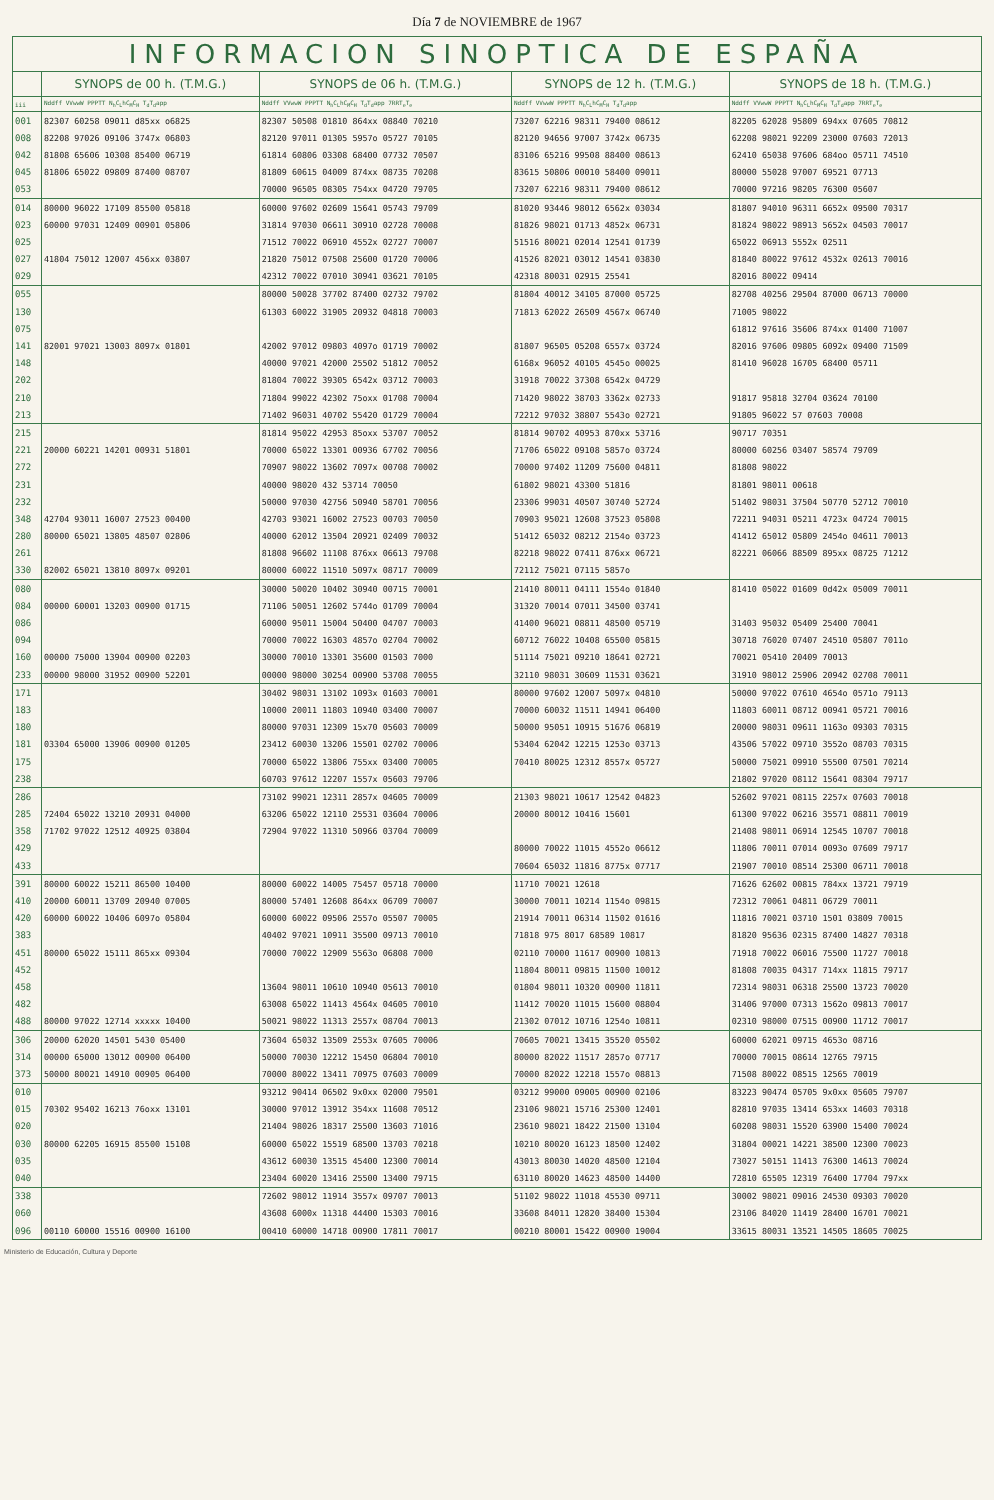Día 7 de NOVIEMBRE de 1967
INFORMACION SINOPTICA DE ESPAÑA
| | SYNOPS de 00 h. (T.M.G.) | SYNOPS de 06 h. (T.M.G.) | SYNOPS de 12 h. (T.M.G.) | SYNOPS de 18 h. (T.M.G.) |
| --- | --- | --- | --- | --- |
| iii | Nddff VVwwW PPPTT N<sub>h</sub>C<sub>L</sub>hC<sub>M</sub>C<sub>H</sub> T<sub>d</sub>T<sub>d</sub>app | Nddff VVwwW PPPTT N<sub>h</sub>C<sub>L</sub>hC<sub>M</sub>C<sub>H</sub> T<sub>d</sub>T<sub>d</sub>app 7RRT<sub>e</sub>T<sub>e</sub> | Nddff VVwwW PPPTT N<sub>h</sub>C<sub>L</sub>hC<sub>M</sub>C<sub>H</sub> T<sub>d</sub>T<sub>d</sub>app | Nddff VVwwW PPPTT N<sub>h</sub>C<sub>L</sub>hC<sub>M</sub>C<sub>H</sub> T<sub>d</sub>T<sub>d</sub>app 7RRT<sub>e</sub>T<sub>e</sub> |
| 001 | 82307 60258 09011 d85xx o6825 | 82307 50508 01810 864xx 08840 70210 | 73207 62216 98311 79400 08612 | 82205 62028 95809 694xx 07605 70812 |
| 008 | 82208 97026 09106 3747x 06803 | 82120 97011 01305 5957o 05727 70105 | 82120 94656 97007 3742x 06735 | 62208 98021 92209 23000 07603 72013 |
| 042 | 81808 65606 10308 85400 06719 | 61814 60806 03308 68400 07732 70507 | 83106 65216 99508 88400 08613 | 62410 65038 97606 684oo 05711 74510 |
| 045 | 81806 65022 09809 87400 08707 | 81809 60615 04009 874xx 08735 70208 | 83615 50806 00010 58400 09011 | 80000 55028 97007 69521 07713 |
| 053 | | 70000 96505 08305 754xx 04720 79705 | 73207 62216 98311 79400 08612 | 70000 97216 98205 76300 05607 |
| 014 | 80000 96022 17109 85500 05818 | 60000 97602 02609 15641 05743 79709 | 81020 93446 98012 6562x 03034 | 81807 94010 96311 6652x 09500 70317 |
| 023 | 60000 97031 12409 00901 05806 | 31814 97030 06611 30910 02728 70008 | 81826 98021 01713 4852x 06731 | 81824 98022 98913 5652x 04503 70017 |
| 025 | | 71512 70022 06910 4552x 02727 70007 | 51516 80021 02014 12541 01739 | 65022 06913 5552x 02511 |
| 027 | 41804 75012 12007 456xx 03807 | 21820 75012 07508 25600 01720 70006 | 41526 82021 03012 14541 03830 | 81840 80022 97612 4532x 02613 70016 |
| 029 | | 42312 70022 07010 30941 03621 70105 | 42318 80031 02915 25541 | 82016 80022 09414 |
| 055 | | 80000 50028 37702 87400 02732 79702 | 81804 40012 34105 87000 05725 | 82708 40256 29504 87000 06713 70000 |
| 130 | | 61303 60022 31905 20932 04818 70003 | 71813 62022 26509 4567x 06740 | 71005 98022 |
| 075 | | | | 61812 97616 35606 874xx 01400 71007 |
| 141 | 82001 97021 13003 8097x 01801 | 42002 97012 09803 4097o 01719 70002 | 81807 96505 05208 6557x 03724 | 82016 97606 09805 6092x 09400 71509 |
| 148 | | 40000 97021 42000 25502 51812 70052 | 6168x 96052 40105 4545o 00025 | 81410 96028 16705 68400 05711 |
| 202 | | 81804 70022 39305 6542x 03712 70003 | 31918 70022 37308 6542x 04729 | |
| 210 | | 71804 99022 42302 75oxx 01708 70004 | 71420 98022 38703 3362x 02733 | 91817 95818 32704 03624 70100 |
| 213 | | 71402 96031 40702 55420 01729 70004 | 72212 97032 38807 5543o 02721 | 91805 96022 57 07603 70008 |
| 215 | | 81814 95022 42953 85oxx 53707 70052 | 81814 90702 40953 870xx 53716 | 90717 70351 |
| 221 | 20000 60221 14201 00931 51801 | 70000 65022 13301 00936 67702 70056 | 71706 65022 09108 5857o 03724 | 80000 60256 03407 58574 79709 |
| 272 | | 70907 98022 13602 7097x 00708 70002 | 70000 97402 11209 75600 04811 | 81808 98022 |
| 231 | | 40000 98020 432 53714 70050 | 61802 98021 43300 51816 | 81801 98011 00618 |
| 232 | | 50000 97030 42756 50940 58701 70056 | 23306 99031 40507 30740 52724 | 51402 98031 37504 50770 52712 70010 |
| 348 | 42704 93011 16007 27523 00400 | 42703 93021 16002 27523 00703 70050 | 70903 95021 12608 37523 05808 | 72211 94031 05211 4723x 04724 70015 |
| 280 | 80000 65021 13805 48507 02806 | 40000 62012 13504 20921 02409 70032 | 51412 65032 08212 2154o 03723 | 41412 65012 05809 2454o 04611 70013 |
| 261 | | 81808 96602 11108 876xx 06613 79708 | 82218 98022 07411 876xx 06721 | 82221 06066 88509 895xx 08725 71212 |
| 330 | 82002 65021 13810 8097x 09201 | 80000 60022 11510 5097x 08717 70009 | 72112 75021 07115 5857o | |
| 080 | | 30000 50020 10402 30940 00715 70001 | 21410 80011 04111 1554o 01840 | 81410 05022 01609 0d42x 05009 70011 |
| 084 | 00000 60001 13203 00900 01715 | 71106 50051 12602 5744o 01709 70004 | 31320 70014 07011 34500 03741 | |
| 086 | | 60000 95011 15004 50400 04707 70003 | 41400 96021 08811 48500 05719 | 31403 95032 05409 25400 70041 |
| 094 | | 70000 70022 16303 4857o 02704 70002 | 60712 76022 10408 65500 05815 | 30718 76020 07407 24510 05807 7011o |
| 160 | 00000 75000 13904 00900 02203 | 30000 70010 13301 35600 01503 7000 | 51114 75021 09210 18641 02721 | 70021 05410 20409 70013 |
| 233 | 00000 98000 31952 00900 52201 | 00000 98000 30254 00900 53708 70055 | 32110 98031 30609 11531 03621 | 31910 98012 25906 20942 02708 70011 |
| 171 | | 30402 98031 13102 1093x 01603 70001 | 80000 97602 12007 5097x 04810 | 50000 97022 07610 4654o 0571o 79113 |
| 183 | | 10000 20011 11803 10940 03400 70007 | 70000 60032 11511 14941 06400 | 11803 60011 08712 00941 05721 70016 |
| 180 | | 80000 97031 12309 15x70 05603 70009 | 50000 95051 10915 51676 06819 | 20000 98031 09611 1163o 09303 70315 |
| 181 | 03304 65000 13906 00900 01205 | 23412 60030 13206 15501 02702 70006 | 53404 62042 12215 1253o 03713 | 43506 57022 09710 3552o 08703 70315 |
| 175 | | 70000 65022 13806 755xx 03400 70005 | 70410 80025 12312 8557x 05727 | 50000 75021 09910 55500 07501 70214 |
| 238 | | 60703 97612 12207 1557x 05603 79706 | | 21802 97020 08112 15641 08304 79717 |
| 286 | | 73102 99021 12311 2857x 04605 70009 | 21303 98021 10617 12542 04823 | 52602 97021 08115 2257x 07603 70018 |
| 285 | 72404 65022 13210 20931 04000 | 63206 65022 12110 25531 03604 70006 | 20000 80012 10416 15601 | 61300 97022 06216 35571 08811 70019 |
| 358 | 71702 97022 12512 40925 03804 | 72904 97022 11310 50966 03704 70009 | | 21408 98011 06914 12545 10707 70018 |
| 429 | | | 80000 70022 11015 4552o 06612 | 11806 70011 07014 0093o 07609 79717 |
| 433 | | | 70604 65032 11816 8775x 07717 | 21907 70010 08514 25300 06711 70018 |
| 391 | 80000 60022 15211 86500 10400 | 80000 60022 14005 75457 05718 70000 | 11710 70021 12618 | 71626 62602 00815 784xx 13721 79719 |
| 410 | 20000 60011 13709 20940 07005 | 80000 57401 12608 864xx 06709 70007 | 30000 70011 10214 1154o 09815 | 72312 70061 04811 06729 70011 |
| 420 | 60000 60022 10406 6097o 05804 | 60000 60022 09506 2557o 05507 70005 | 21914 70011 06314 11502 01616 | 11816 70021 03710 1501 03809 70015 |
| 383 | | 40402 97021 10911 35500 09713 70010 | 71818 975 8017 68589 10817 | 81820 95636 02315 87400 14827 70318 |
| 451 | 80000 65022 15111 865xx 09304 | 70000 70022 12909 5563o 06808 7000 | 02110 70000 11617 00900 10813 | 71918 70022 06016 75500 11727 70018 |
| 452 | | | 11804 80011 09815 11500 10012 | 81808 70035 04317 714xx 11815 79717 |
| 458 | | 13604 98011 10610 10940 05613 70010 | 01804 98011 10320 00900 11811 | 72314 98031 06318 25500 13723 70020 |
| 482 | | 63008 65022 11413 4564x 04605 70010 | 11412 70020 11015 15600 08804 | 31406 97000 07313 1562o 09813 70017 |
| 488 | 80000 97022 12714 xxxxx 10400 | 50021 98022 11313 2557x 08704 70013 | 21302 07012 10716 1254o 10811 | 02310 98000 07515 00900 11712 70017 |
| 306 | 20000 62020 14501 5430 05400 | 73604 65032 13509 2553x 07605 70006 | 70605 70021 13415 35520 05502 | 60000 62021 09715 4653o 08716 |
| 314 | 00000 65000 13012 00900 06400 | 50000 70030 12212 15450 06804 70010 | 80000 82022 11517 2857o 07717 | 70000 70015 08614 12765 79715 |
| 373 | 50000 80021 14910 00905 06400 | 70000 80022 13411 70975 07603 70009 | 70000 82022 12218 1557o 08813 | 71508 80022 08515 12565 70019 |
| 010 | | 93212 90414 06502 9x0xx 02000 79501 | 03212 99000 09005 00900 02106 | 83223 90474 05705 9x0xx 05605 79707 |
| 015 | 70302 95402 16213 76oxx 13101 | 30000 97012 13912 354xx 11608 70512 | 23106 98021 15716 25300 12401 | 82810 97035 13414 653xx 14603 70318 |
| 020 | | 21404 98026 18317 25500 13603 71016 | 23610 98021 18422 21500 13104 | 60208 98031 15520 63900 15400 70024 |
| 030 | 80000 62205 16915 85500 15108 | 60000 65022 15519 68500 13703 70218 | 10210 80020 16123 18500 12402 | 31804 00021 14221 38500 12300 70023 |
| 035 | | 43612 60030 13515 45400 12300 70014 | 43013 80030 14020 48500 12104 | 73027 50151 11413 76300 14613 70024 |
| 040 | | 23404 60020 13416 25500 13400 79715 | 63110 80020 14623 48500 14400 | 72810 65505 12319 76400 17704 797xx |
| 338 | | 72602 98012 11914 3557x 09707 70013 | 51102 98022 11018 45530 09711 | 30002 98021 09016 24530 09303 70020 |
| 060 | | 43608 6000x 11318 44400 15303 70016 | 33608 84011 12820 38400 15304 | 23106 84020 11419 28400 16701 70021 |
| 096 | 00110 60000 15516 00900 16100 | 00410 60000 14718 00900 17811 70017 | 00210 80001 15422 00900 19004 | 33615 80031 13521 14505 18605 70025 |
Ministerio de Educación, Cultura y Deporte